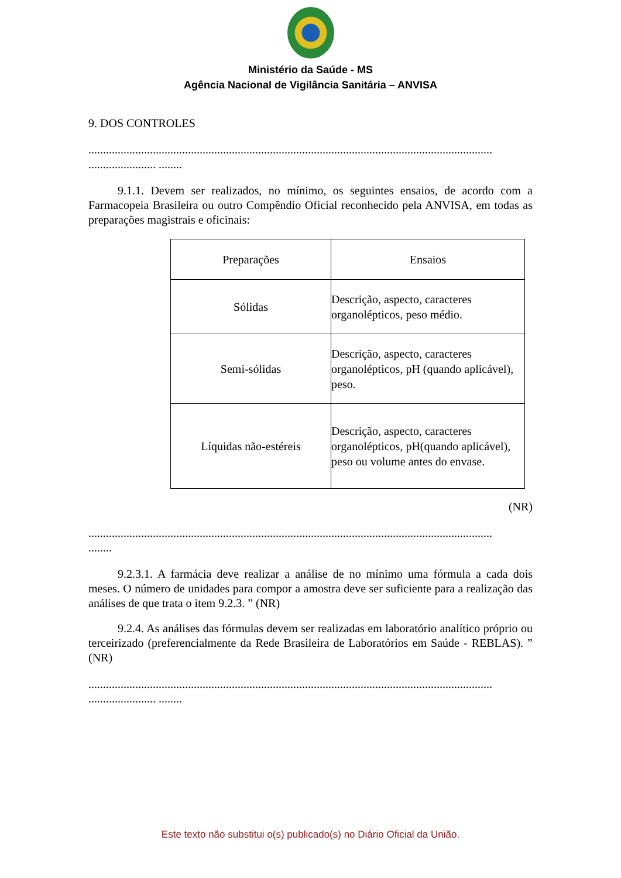Ministério da Saúde - MS
Agência Nacional de Vigilância Sanitária – ANVISA
9. DOS CONTROLES
..........................................................................................................................................
....................... ........
9.1.1. Devem ser realizados, no mínimo, os seguintes ensaios, de acordo com a Farmacopeia Brasileira ou outro Compêndio Oficial reconhecido pela ANVISA, em todas as preparações magistrais e oficinais:
| Preparações | Ensaios |
| --- | --- |
| Sólidas | Descrição, aspecto, caracteres organolépticos, peso médio. |
| Semi-sólidas | Descrição, aspecto, caracteres organolépticos, pH (quando aplicável), peso. |
| Líquidas não-estéreis | Descrição, aspecto, caracteres organolépticos, pH(quando aplicável), peso ou volume antes do envase. |
(NR)
..........................................................................................................................................
........
9.2.3.1. A farmácia deve realizar a análise de no mínimo uma fórmula a cada dois meses. O número de unidades para compor a amostra deve ser suficiente para a realização das análises de que trata o item 9.2.3. ” (NR)
9.2.4. As análises das fórmulas devem ser realizadas em laboratório analítico próprio ou terceirizado (preferencialmente da Rede Brasileira de Laboratórios em Saúde - REBLAS). ” (NR)
..........................................................................................................................................
....................... ........
Este texto não substitui o(s) publicado(s) no Diário Oficial da União.